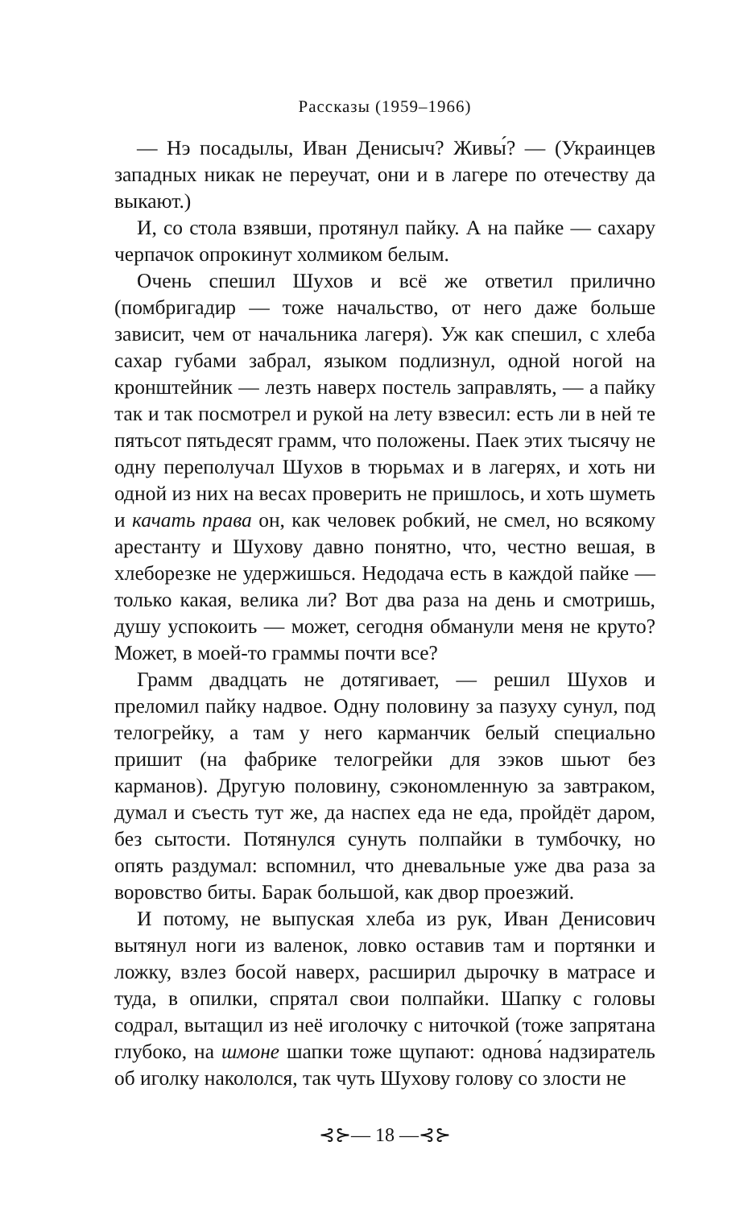Рассказы (1959–1966)
— Нэ посадылы, Иван Денисыч? Живы́? — (Украинцев западных никак не переучат, они и в лагере по отечеству да выкают.)
И, со стола взявши, протянул пайку. А на пайке — сахару черпачок опрокинут холмиком белым.
Очень спешил Шухов и всё же ответил прилично (помбригадир — тоже начальство, от него даже больше зависит, чем от начальника лагеря). Уж как спешил, с хлеба сахар губами забрал, языком подлизнул, одной ногой на кронштейник — лезть наверх постель заправлять, — а пайку так и так посмотрел и рукой на лету взвесил: есть ли в ней те пятьсот пятьдесят грамм, что положены. Паек этих тысячу не одну переполучал Шухов в тюрьмах и в лагерях, и хоть ни одной из них на весах проверить не пришлось, и хоть шуметь и качать права он, как человек робкий, не смел, но всякому арестанту и Шухову давно понятно, что, честно вешая, в хлеборезке не удержишься. Недодача есть в каждой пайке — только какая, велика ли? Вот два раза на день и смотришь, душу успокоить — может, сегодня обманули меня не круто? Может, в моей-то граммы почти все?
Грамм двадцать не дотягивает, — решил Шухов и преломил пайку надвое. Одну половину за пазуху сунул, под телогрейку, а там у него карманчик белый специально пришит (на фабрике телогрейки для зэков шьют без карманов). Другую половину, сэкономленную за завтраком, думал и съесть тут же, да наспех еда не еда, пройдёт даром, без сытости. Потянулся сунуть полпайки в тумбочку, но опять раздумал: вспомнил, что дневальные уже два раза за воровство биты. Барак большой, как двор проезжий.
И потому, не выпуская хлеба из рук, Иван Денисович вытянул ноги из валенок, ловко оставив там и портянки и ложку, взлез босой наверх, расширил дырочку в матрасе и туда, в опилки, спрятал свои полпайки. Шапку с головы содрал, вытащил из неё иголочку с ниточкой (тоже запрятана глубоко, на шмоне шапки тоже щупают: однова́ надзиратель об иголку наколол­ся, так чуть Шухову голову со злости не
⊰⊱— 18 —⊰⊱